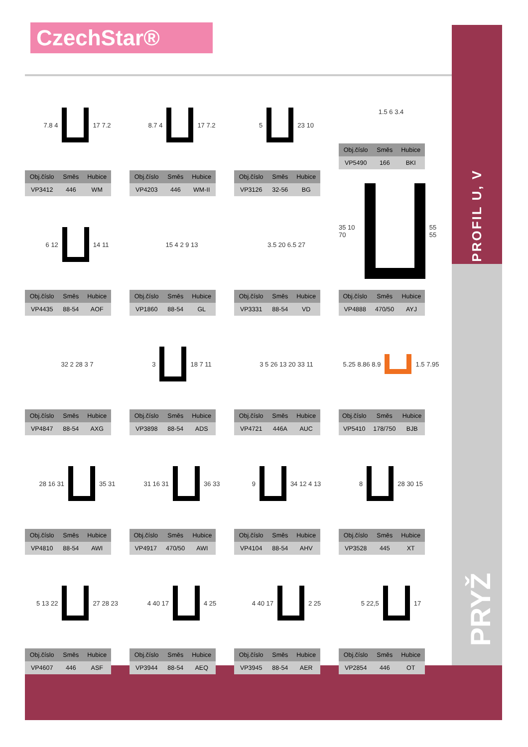CzechStar®
PROFIL U, V
PRYŽ
7.8 4
17 7.2
| Obj.číslo | Směs | Hubice |
| --- | --- | --- |
| VP3412 | 446 | WM |
8.7 4
17 7.2
| Obj.číslo | Směs | Hubice |
| --- | --- | --- |
| VP4203 | 446 | WM-II |
5
23 10
| Obj.číslo | Směs | Hubice |
| --- | --- | --- |
| VP3126 | 32-56 | BG |
1.5 6 3.4
| Obj.číslo | Směs | Hubice |
| --- | --- | --- |
| VP5490 | 166 | BKI |
6 12
14 11
| Obj.číslo | Směs | Hubice |
| --- | --- | --- |
| VP4435 | 88-54 | AOF |
15 4 2 9 13
| Obj.číslo | Směs | Hubice |
| --- | --- | --- |
| VP1860 | 88-54 | GL |
3.5 20 6.5 27
| Obj.číslo | Směs | Hubice |
| --- | --- | --- |
| VP3331 | 88-54 | VD |
35 10 70
55 55
| Obj.číslo | Směs | Hubice |
| --- | --- | --- |
| VP4888 | 470/50 | AYJ |
32 2 28 3 7
| Obj.číslo | Směs | Hubice |
| --- | --- | --- |
| VP4847 | 88-54 | AXG |
3
18 7 11
| Obj.číslo | Směs | Hubice |
| --- | --- | --- |
| VP3898 | 88-54 | ADS |
3 5 26 13 20 33 11
| Obj.číslo | Směs | Hubice |
| --- | --- | --- |
| VP4721 | 446A | AUC |
5.25 8.86 8.9
1.5 7.95
| Obj.číslo | Směs | Hubice |
| --- | --- | --- |
| VP5410 | 178/750 | BJB |
28 16 31
35 31
| Obj.číslo | Směs | Hubice |
| --- | --- | --- |
| VP4810 | 88-54 | AWI |
31 16 31
36 33
| Obj.číslo | Směs | Hubice |
| --- | --- | --- |
| VP4917 | 470/50 | AWI |
9
34 12 4 13
| Obj.číslo | Směs | Hubice |
| --- | --- | --- |
| VP4104 | 88-54 | AHV |
8
28 30 15
| Obj.číslo | Směs | Hubice |
| --- | --- | --- |
| VP3528 | 445 | XT |
5 13 22
27 28 23
| Obj.číslo | Směs | Hubice |
| --- | --- | --- |
| VP4607 | 446 | ASF |
4 40 17
4 25
| Obj.číslo | Směs | Hubice |
| --- | --- | --- |
| VP3944 | 88-54 | AEQ |
4 40 17
2 25
| Obj.číslo | Směs | Hubice |
| --- | --- | --- |
| VP3945 | 88-54 | AER |
5 22,5
17
| Obj.číslo | Směs | Hubice |
| --- | --- | --- |
| VP2854 | 446 | OT |